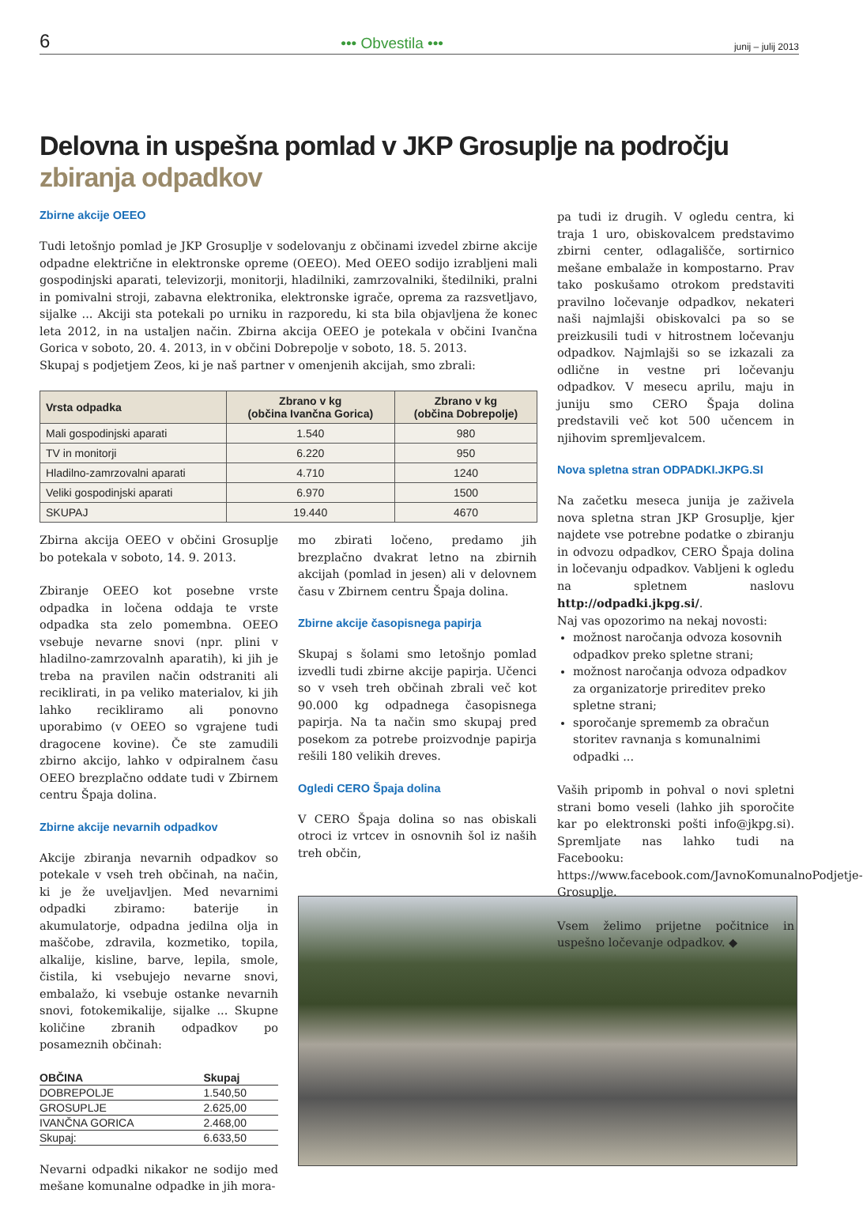6 ••• Obvestila ••• junij – julij 2013
Delovna in uspešna pomlad v JKP Grosuplje na področju
zbiranja odpadkov
Zbirne akcije OEEO
Tudi letošnjo pomlad je JKP Grosuplje v sodelovanju z občinami izvedel zbirne akcije odpadne električne in elektronske opreme (OEEO). Med OEEO sodijo izrabljeni mali gospodinjski aparati, televizorji, monitorji, hladilniki, zamrzovalniki, štedilniki, pralni in pomivalni stroji, zabavna elektronika, elektronske igrače, oprema za razsvetljavo, sijalke ... Akciji sta potekali po urniku in razporedu, ki sta bila objavljena že konec leta 2012, in na ustaljen način. Zbirna akcija OEEO je potekala v občini Ivančna Gorica v soboto, 20. 4. 2013, in v občini Dobrepolje v soboto, 18. 5. 2013.
Skupaj s podjetjem Zeos, ki je naš partner v omenjenih akcijah, smo zbrali:
| Vrsta odpadka | Zbrano v kg (občina Ivančna Gorica) | Zbrano v kg (občina Dobrepolje) |
| --- | --- | --- |
| Mali gospodinjski aparati | 1.540 | 980 |
| TV in monitorji | 6.220 | 950 |
| Hladilno-zamrzovalni aparati | 4.710 | 1240 |
| Veliki gospodinjski aparati | 6.970 | 1500 |
| SKUPAJ | 19.440 | 4670 |
Zbirna akcija OEEO v občini Grosuplje bo potekala v soboto, 14. 9. 2013.
Zbiranje OEEO kot posebne vrste odpadka in ločena oddaja te vrste odpadka sta zelo pomembna. OEEO vsebuje nevarne snovi (npr. plini v hladilno-zamrzovalnh aparatih), ki jih je treba na pravilen način odstraniti ali reciklirati, in pa veliko materialov, ki jih lahko recikliramo ali ponovno uporabimo (v OEEO so vgrajene tudi dragocene kovine). Če ste zamudili zbirno akcijo, lahko v odpiralnem času OEEO brezplačno oddate tudi v Zbirnem centru Špaja dolina.
Zbirne akcije nevarnih odpadkov
Akcije zbiranja nevarnih odpadkov so potekale v vseh treh občinah, na način, ki je že uveljavljen. Med nevarnimi odpadki zbiramo: baterije in akumulatorje, odpadna jedilna olja in maščobe, zdravila, kozmetiko, topila, alkalije, kisline, barve, lepila, smole, čistila, ki vsebujejo nevarne snovi, embalažo, ki vsebuje ostanke nevarnih snovi, fotokemikalije, sijalke ... Skupne količine zbranih odpadkov po posameznih občinah:
| OBČINA | Skupaj |
| --- | --- |
| DOBREPOLJE | 1.540,50 |
| GROSUPLJE | 2.625,00 |
| IVANČNA GORICA | 2.468,00 |
| Skupaj: | 6.633,50 |
Nevarni odpadki nikakor ne sodijo med mešane komunalne odpadke in jih mora-
mo zbirati ločeno, predamo jih brezplačno dvakrat letno na zbirnih akcijah (pomlad in jesen) ali v delovnem času v Zbirnem centru Špaja dolina.
Zbirne akcije časopisnega papirja
Skupaj s šolami smo letošnjo pomlad izvedli tudi zbirne akcije papirja. Učenci so v vseh treh občinah zbrali več kot 90.000 kg odpadnega časopisnega papirja. Na ta način smo skupaj pred posekom za potrebe proizvodnje papirja rešili 180 velikih dreves.
Ogledi CERO Špaja dolina
V CERO Špaja dolina so nas obiskali otroci iz vrtcev in osnovnih šol iz naših treh občin,
pa tudi iz drugih. V ogledu centra, ki traja 1 uro, obiskovalcem predstavimo zbirni center, odlagališče, sortirnico mešane embalaže in kompostarno. Prav tako poskušamo otrokom predstaviti pravilno ločevanje odpadkov, nekateri naši najmlajši obiskovalci pa so se preizkusili tudi v hitrostnem ločevanju odpadkov. Najmlajši so se izkazali za odlične in vestne pri ločevanju odpadkov. V mesecu aprilu, maju in juniju smo CERO Špaja dolina predstavili več kot 500 učencem in njihovim spremljevalcem.
Nova spletna stran ODPADKI.JKPG.SI
Na začetku meseca junija je zaživela nova spletna stran JKP Grosuplje, kjer najdete vse potrebne podatke o zbiranju in odvozu odpadkov, CERO Špaja dolina in ločevanju odpadkov. Vabljeni k ogledu na spletnem naslovu http://odpadki.jkpg.si/.
Naj vas opozorimo na nekaj novosti:
možnost naročanja odvoza kosovnih odpadkov preko spletne strani;
možnost naročanja odvoza odpadkov za organizatorje prireditev preko spletne strani;
sporočanje sprememb za obračun storitev ravnanja s komunalnimi odpadki ...
Vaših pripomb in pohval o novi spletni strani bomo veseli (lahko jih sporočite kar po elektronski pošti info@jkpg.si). Spremljate nas lahko tudi na Facebooku: https://www.facebook.com/JavnoKomunalnoPodjetje-Grosuplje.
Vsem želimo prijetne počitnice in uspešno ločevanje odpadkov. ◆